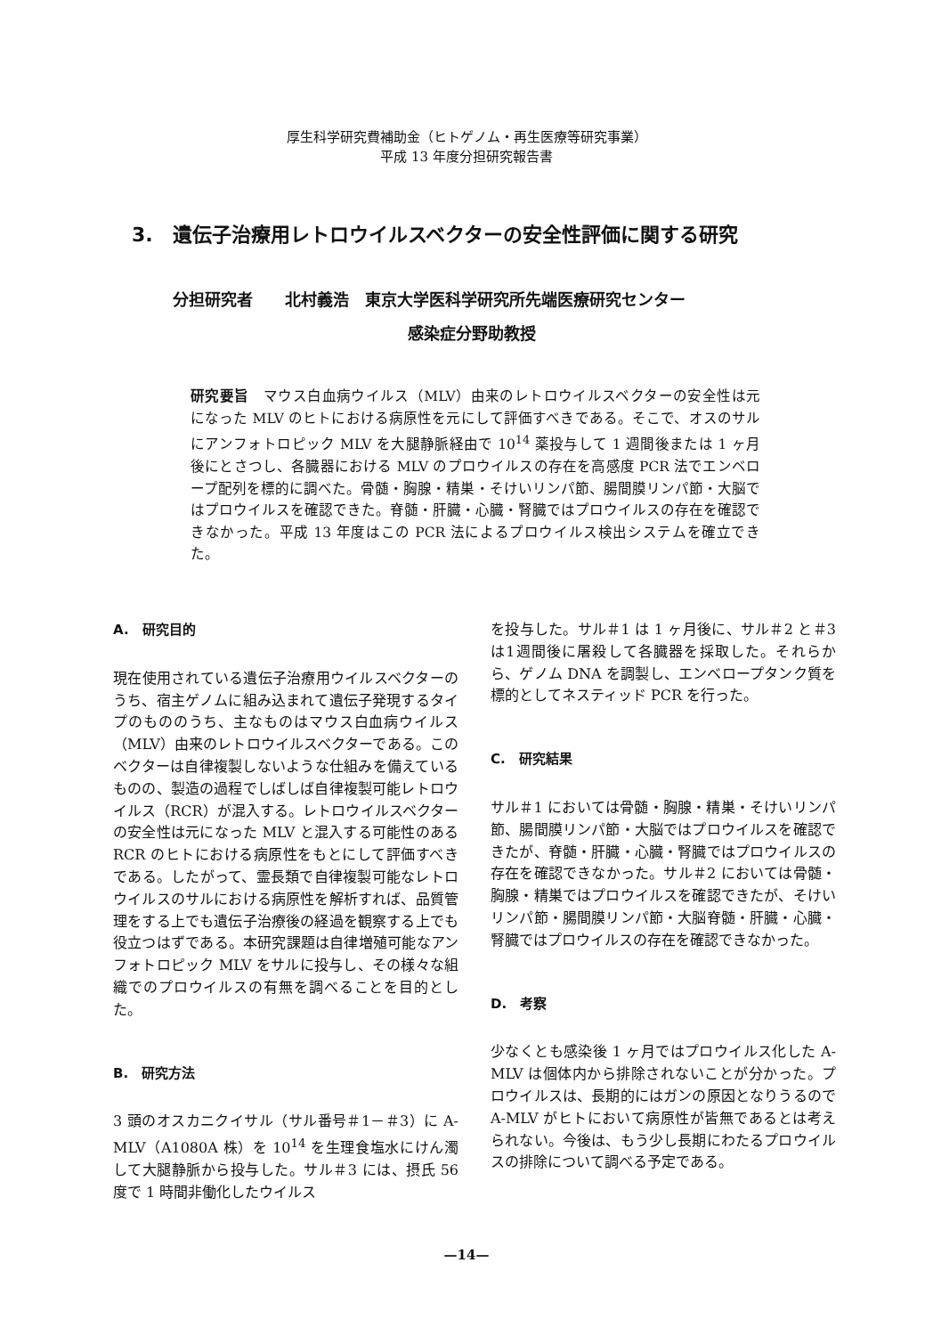厚生科学研究費補助金（ヒトゲノム・再生医療等研究事業）
平成 13 年度分担研究報告書
3.　遺伝子治療用レトロウイルスベクターの安全性評価に関する研究
分担研究者　　北村義浩　東京大学医科学研究所先端医療研究センター
感染症分野助教授
研究要旨　マウス白血病ウイルス（MLV）由来のレトロウイルスベクターの安全性は元になった MLV のヒトにおける病原性を元にして評価すべきである。そこで、オスのサルにアンフォトロピック MLV を大腿静脈経由で 10<sup>14</sup> 薬投与して 1 週間後または 1 ヶ月後にとさつし、各臓器における MLV のプロウイルスの存在を高感度 PCR 法でエンベロープ配列を標的に調べた。骨髄・胸腺・精巣・そけいリンパ節、腸間膜リンパ節・大脳ではプロウイルスを確認できた。脊髄・肝臓・心臓・腎臓ではプロウイルスの存在を確認できなかった。平成 13 年度はこの PCR 法によるプロウイルス検出システムを確立できた。
A.　研究目的
現在使用されている遺伝子治療用ウイルスベクターのうち、宿主ゲノムに組み込まれて遺伝子発現するタイプのもののうち、主なものはマウス白血病ウイルス（MLV）由来のレトロウイルスベクターである。このベクターは自律複製しないような仕組みを備えているものの、製造の過程でしばしば自律複製可能レトロウイルス（RCR）が混入する。レトロウイルスベクターの安全性は元になった MLV と混入する可能性のある RCR のヒトにおける病原性をもとにして評価すべきである。したがって、霊長類で自律複製可能なレトロウイルスのサルにおける病原性を解析すれば、品質管理をする上でも遺伝子治療後の経過を観察する上でも役立つはずである。本研究課題は自律増殖可能なアンフォトロピック MLV をサルに投与し、その様々な組織でのプロウイルスの有無を調べることを目的とした。
B.　研究方法
3 頭のオスカニクイサル（サル番号＃1－＃3）に A-MLV（A1080A 株）を 10<sup>14</sup> を生理食塩水にけん濁して大腿静脈から投与した。サル＃3 には、摂氏 56 度で 1 時間非働化したウイルス
を投与した。サル＃1 は 1 ヶ月後に、サル＃2 と＃3は1週間後に屠殺して各臓器を採取した。それらから、ゲノム DNA を調製し、エンベロープタンク質を標的としてネスティッド PCR を行った。
C.　研究結果
サル＃1 においては骨髄・胸腺・精巣・そけいリンパ節、腸間膜リンパ節・大脳ではプロウイルスを確認できたが、脊髄・肝臓・心臓・腎臓ではプロウイルスの存在を確認できなかった。サル＃2 においては骨髄・胸腺・精巣ではプロウイルスを確認できたが、そけいリンパ節・腸間膜リンパ節・大脳脊髄・肝臓・心臓・腎臓ではプロウイルスの存在を確認できなかった。
D.　考察
少なくとも感染後 1 ヶ月ではプロウイルス化した A-MLV は個体内から排除されないことが分かった。プロウイルスは、長期的にはガンの原因となりうるので A-MLV がヒトにおいて病原性が皆無であるとは考えられない。今後は、もう少し長期にわたるプロウイルスの排除について調べる予定である。
—14—